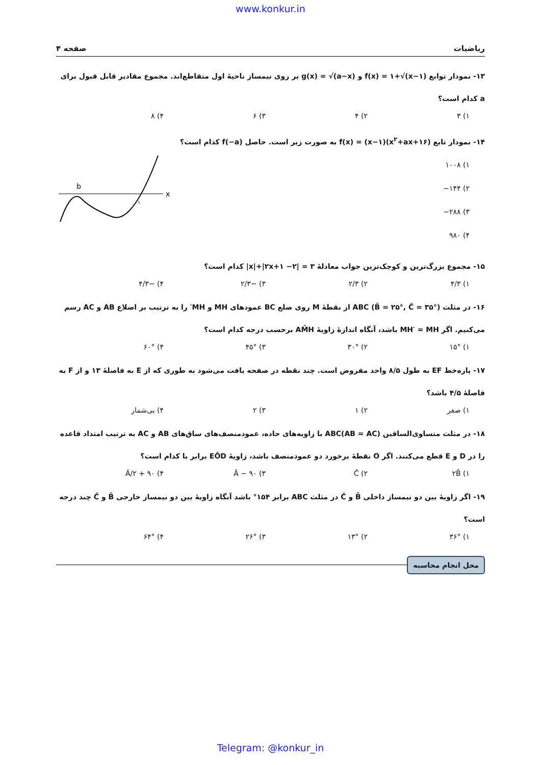www.konkur.in
ریاضیات صفحه ۴
۱۳- نمودار توابع f(x) = ۱+√(x−۱) و g(x) = √(a−x) بر روی نیمساز ناحیهٔ اول متقاطع‌اند. مجموع مقادیر قابل قبول برای a کدام است؟
۱) ۳ ۲) ۴ ۳) ۶ ۴) ۸
۱۴- نمودار تابع f(x) = (x−۱)(x<sup>۲</sup>+ax+۱۶) به صورت زیر است. حاصل f(−a) کدام است؟
۱) ۱۰۰۸
۲) ۱۴۴−
۳) ۲۸۸−
۴) ۹۸۰
x
b
۱
۱۵- مجموع بزرگ‌ترین و کوچک‌ترین جواب معادلهٔ ۳ = |۲− x|+|۲x+۱| کدام است؟
۱) ۴/۳ ۲) ۲/۳ ۳) −۲/۳ ۴) −۴/۳
۱۶- در مثلث ABC (B̂ = ۲۵°, Ĉ = ۳۵°) از نقطهٔ M روی ضلع BC عمودهای MH و MH′ را به ترتیب بر اضلاع AB و AC رسم می‌کنیم. اگر MH′ = MH باشد، آنگاه اندازهٔ زاویهٔ AM̂H برحسب درجه کدام است؟
۱) ۱۵° ۲) ۳۰° ۳) ۴۵° ۴) ۶۰°
۱۷- پاره‌خط EF به طول ۸/۵ واحد مفروض است. چند نقطه در صفحه یافت می‌شود به طوری که از E به فاصلهٔ ۱۳ و از F به فاصلهٔ ۴/۵ باشد؟
۱) صفر ۲) ۱ ۳) ۲ ۴) بی‌شمار
۱۸- در مثلث متساوی‌الساقین ABC(AB = AC) با زاویه‌های حاده، عمودمنصف‌های ساق‌های AB و AC به ترتیب امتداد قاعده را در D و E قطع می‌کنند. اگر O نقطهٔ برخورد دو عمودمنصف باشد، زاویهٔ EÔD برابر با کدام است؟
۱) ۲B̂ ۲) Ĉ ۳) ۹۰ − Â ۴) ۹۰ + Â/۲
۱۹- اگر زاویهٔ بین دو نیمساز داخلی B̂ و Ĉ در مثلث ABC برابر ۱۵۴° باشد آنگاه زاویهٔ بین دو نیمساز خارجی B̂ و Ĉ چند درجه است؟
۱) ۳۶° ۲) ۱۳° ۳) ۲۶° ۴) ۶۴°
محل انجام محاسبه
Telegram: @konkur_in